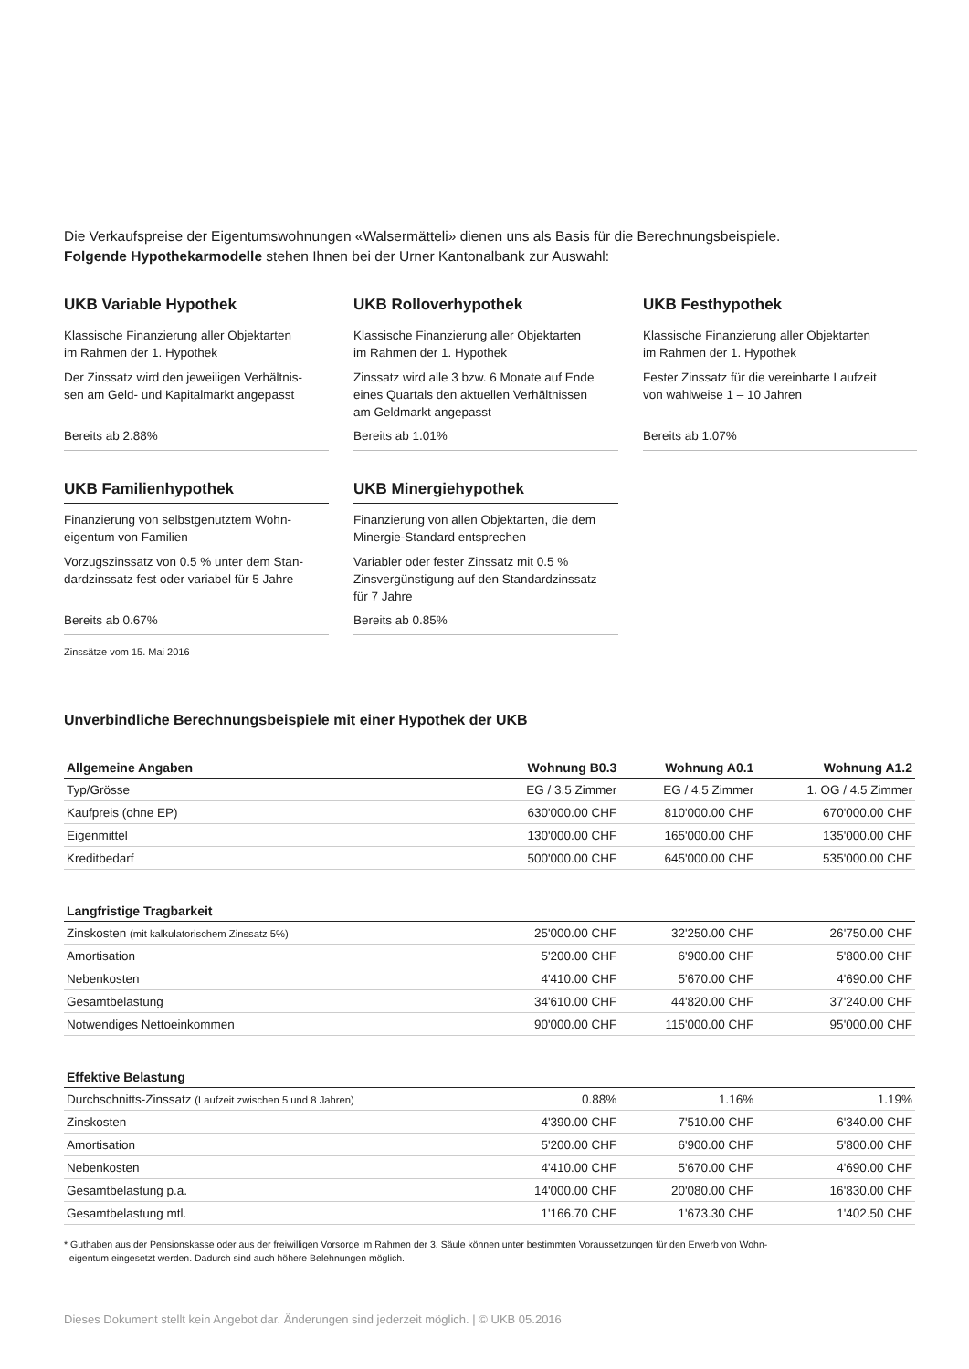Die Verkaufspreise der Eigentumswohnungen «Walsermätteli» dienen uns als Basis für die Berechnungsbeispiele.
Folgende Hypothekarmodelle stehen Ihnen bei der Urner Kantonalbank zur Auswahl:
UKB Variable Hypothek
Klassische Finanzierung aller Objektarten
im Rahmen der 1. Hypothek
Der Zinssatz wird den jeweiligen Verhältnis-
sen am Geld- und Kapitalmarkt angepasst
Bereits ab 2.88%
UKB Rolloverhypothek
Klassische Finanzierung aller Objektarten
im Rahmen der 1. Hypothek
Zinssatz wird alle 3 bzw. 6 Monate auf Ende
eines Quartals den aktuellen Verhältnissen
am Geldmarkt angepasst
Bereits ab 1.01%
UKB Festhypothek
Klassische Finanzierung aller Objektarten
im Rahmen der 1. Hypothek
Fester Zinssatz für die vereinbarte Laufzeit
von wahlweise 1 – 10 Jahren
Bereits ab 1.07%
UKB Familienhypothek
Finanzierung von selbstgenutztem Wohn-
eigentum von Familien
Vorzugszinssatz von 0.5 % unter dem Stan-
dardzinssatz fest oder variabel für 5 Jahre
Bereits ab 0.67%
UKB Minergiehypothek
Finanzierung von allen Objektarten, die dem
Minergie-Standard entsprechen
Variabler oder fester Zinssatz mit 0.5 %
Zinsvergünstigung auf den Standardzinssatz
für 7 Jahre
Bereits ab 0.85%
Zinssätze vom 15. Mai 2016
Unverbindliche Berechnungsbeispiele mit einer Hypothek der UKB
| Allgemeine Angaben | Wohnung B0.3 | Wohnung A0.1 | Wohnung A1.2 |
| --- | --- | --- | --- |
| Typ/Grösse | EG / 3.5 Zimmer | EG / 4.5 Zimmer | 1. OG / 4.5 Zimmer |
| Kaufpreis (ohne EP) | 630'000.00 CHF | 810'000.00 CHF | 670'000.00 CHF |
| Eigenmittel | 130'000.00 CHF | 165'000.00 CHF | 135'000.00 CHF |
| Kreditbedarf | 500'000.00 CHF | 645'000.00 CHF | 535'000.00 CHF |
| Langfristige Tragbarkeit | | | |
| Zinskosten (mit kalkulatorischem Zinssatz 5%) | 25'000.00 CHF | 32'250.00 CHF | 26'750.00 CHF |
| Amortisation | 5'200.00 CHF | 6'900.00 CHF | 5'800.00 CHF |
| Nebenkosten | 4'410.00 CHF | 5'670.00 CHF | 4'690.00 CHF |
| Gesamtbelastung | 34'610.00 CHF | 44'820.00 CHF | 37'240.00 CHF |
| Notwendiges Nettoeinkommen | 90'000.00 CHF | 115'000.00 CHF | 95'000.00 CHF |
| Effektive Belastung | | | |
| Durchschnitts-Zinssatz (Laufzeit zwischen 5 und 8 Jahren) | 0.88% | 1.16% | 1.19% |
| Zinskosten | 4'390.00 CHF | 7'510.00 CHF | 6'340.00 CHF |
| Amortisation | 5'200.00 CHF | 6'900.00 CHF | 5'800.00 CHF |
| Nebenkosten | 4'410.00 CHF | 5'670.00 CHF | 4'690.00 CHF |
| Gesamtbelastung p.a. | 14'000.00 CHF | 20'080.00 CHF | 16'830.00 CHF |
| Gesamtbelastung mtl. | 1'166.70 CHF | 1'673.30 CHF | 1'402.50 CHF |
* Guthaben aus der Pensionskasse oder aus der freiwilligen Vorsorge im Rahmen der 3. Säule können unter bestimmten Voraussetzungen für den Erwerb von Wohn-
eigentum eingesetzt werden. Dadurch sind auch höhere Belehnungen möglich.
Dieses Dokument stellt kein Angebot dar. Änderungen sind jederzeit möglich. | © UKB 05.2016